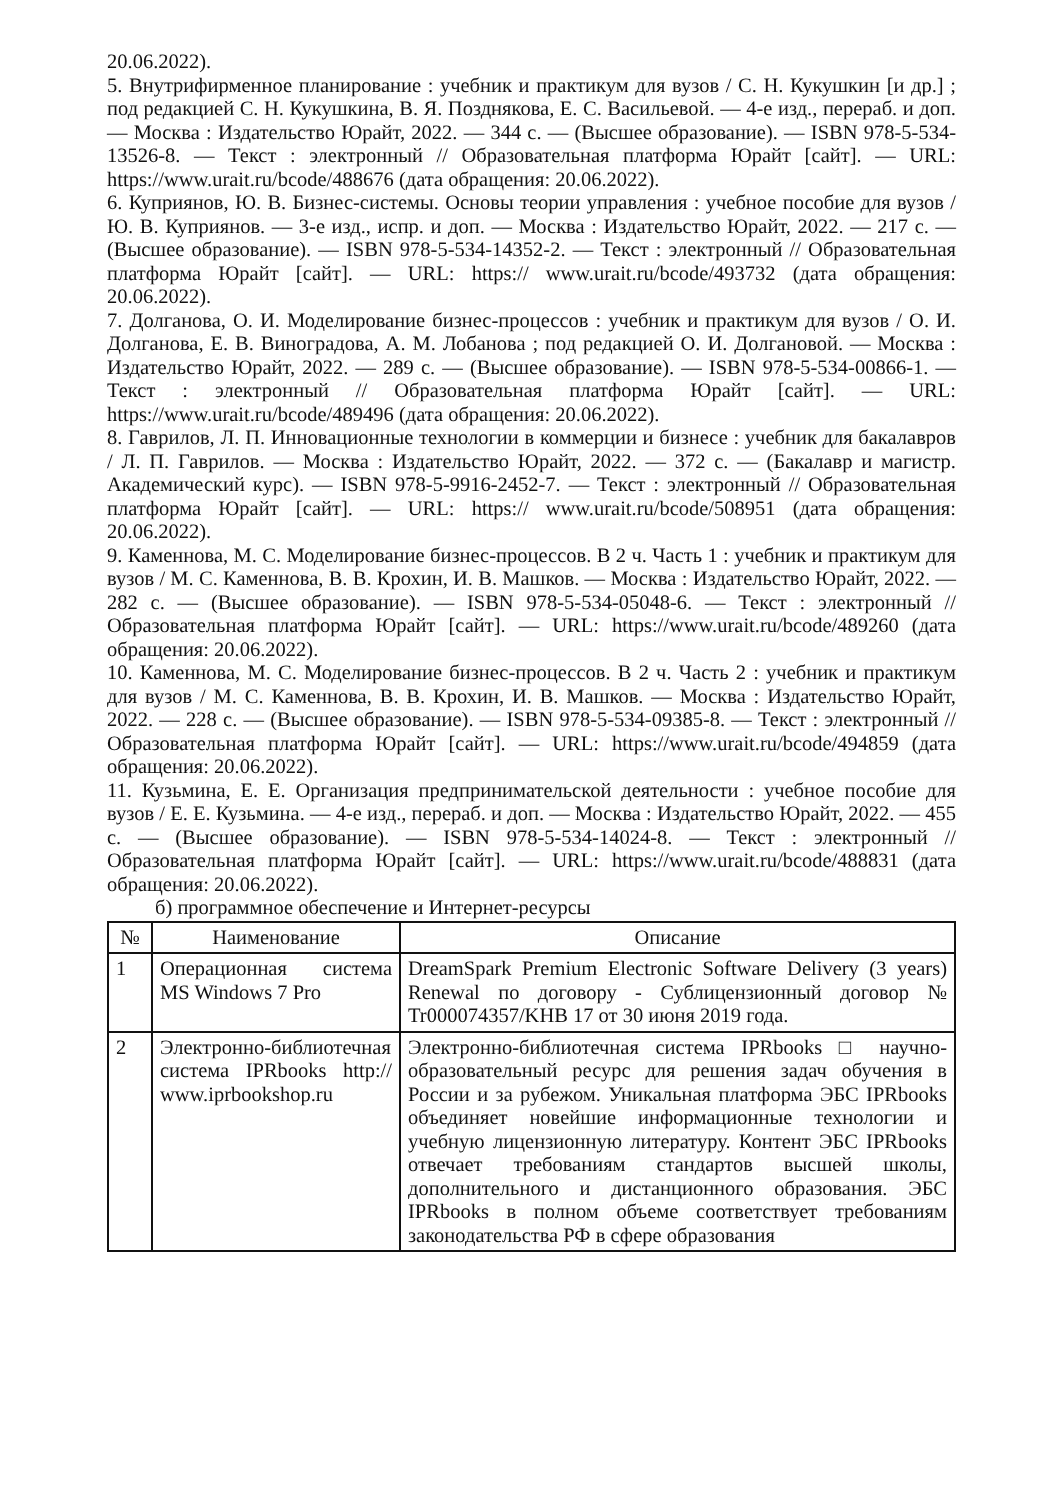20.06.2022).
5. Внутрифирменное планирование : учебник и практикум для вузов / С. Н. Кукушкин [и др.] ; под редакцией С. Н. Кукушкина, В. Я. Позднякова, Е. С. Васильевой. — 4-е изд., перераб. и доп. — Москва : Издательство Юрайт, 2022. — 344 с. — (Высшее образование). — ISBN 978-5-534-13526-8. — Текст : электронный // Образовательная платформа Юрайт [сайт]. — URL: https://www.urait.ru/bcode/488676 (дата обращения: 20.06.2022).
6. Куприянов, Ю. В. Бизнес-системы. Основы теории управления : учебное пособие для вузов / Ю. В. Куприянов. — 3-е изд., испр. и доп. — Москва : Издательство Юрайт, 2022. — 217 с. — (Высшее образование). — ISBN 978-5-534-14352-2. — Текст : электронный // Образовательная платформа Юрайт [сайт]. — URL: https:// www.urait.ru/bcode/493732 (дата обращения: 20.06.2022).
7. Долганова, О. И. Моделирование бизнес-процессов : учебник и практикум для вузов / О. И. Долганова, Е. В. Виноградова, А. М. Лобанова ; под редакцией О. И. Долгановой. — Москва : Издательство Юрайт, 2022. — 289 с. — (Высшее образование). — ISBN 978-5-534-00866-1. — Текст : электронный // Образовательная платформа Юрайт [сайт]. — URL: https://www.urait.ru/bcode/489496 (дата обращения: 20.06.2022).
8. Гаврилов, Л. П. Инновационные технологии в коммерции и бизнесе : учебник для бакалавров / Л. П. Гаврилов. — Москва : Издательство Юрайт, 2022. — 372 с. — (Бакалавр и магистр. Академический курс). — ISBN 978-5-9916-2452-7. — Текст : электронный // Образовательная платформа Юрайт [сайт]. — URL: https:// www.urait.ru/bcode/508951 (дата обращения: 20.06.2022).
9. Каменнова, М. С. Моделирование бизнес-процессов. В 2 ч. Часть 1 : учебник и практикум для вузов / М. С. Каменнова, В. В. Крохин, И. В. Машков. — Москва : Издательство Юрайт, 2022. — 282 с. — (Высшее образование). — ISBN 978-5-534-05048-6. — Текст : электронный // Образовательная платформа Юрайт [сайт]. — URL: https://www.urait.ru/bcode/489260 (дата обращения: 20.06.2022).
10. Каменнова, М. С. Моделирование бизнес-процессов. В 2 ч. Часть 2 : учебник и практикум для вузов / М. С. Каменнова, В. В. Крохин, И. В. Машков. — Москва : Издательство Юрайт, 2022. — 228 с. — (Высшее образование). — ISBN 978-5-534-09385-8. — Текст : электронный // Образовательная платформа Юрайт [сайт]. — URL: https://www.urait.ru/bcode/494859 (дата обращения: 20.06.2022).
11. Кузьмина, Е. Е. Организация предпринимательской деятельности : учебное пособие для вузов / Е. Е. Кузьмина. — 4-е изд., перераб. и доп. — Москва : Издательство Юрайт, 2022. — 455 с. — (Высшее образование). — ISBN 978-5-534-14024-8. — Текст : электронный // Образовательная платформа Юрайт [сайт]. — URL: https://www.urait.ru/bcode/488831 (дата обращения: 20.06.2022).
б) программное обеспечение и Интернет-ресурсы
| № | Наименование | Описание |
| --- | --- | --- |
| 1 | Операционная система MS Windows 7 Pro | DreamSpark Premium Electronic Software Delivery (3 years) Renewal по договору - Сублицензионный договор № Tr000074357/KHB 17 от 30 июня 2019 года. |
| 2 | Электронно-библиотечная система IPRbooks http:// www.iprbookshop.ru | Электронно-библиотечная система IPRbooks □ научно-образовательный ресурс для решения задач обучения в России и за рубежом. Уникальная платформа ЭБС IPRbooks объединяет новейшие информационные технологии и учебную лицензионную литературу. Контент ЭБС IPRbooks отвечает требованиям стандартов высшей школы, дополнительного и дистанционного образования. ЭБС IPRbooks в полном объеме соответствует требованиям законодательства РФ в сфере образования |